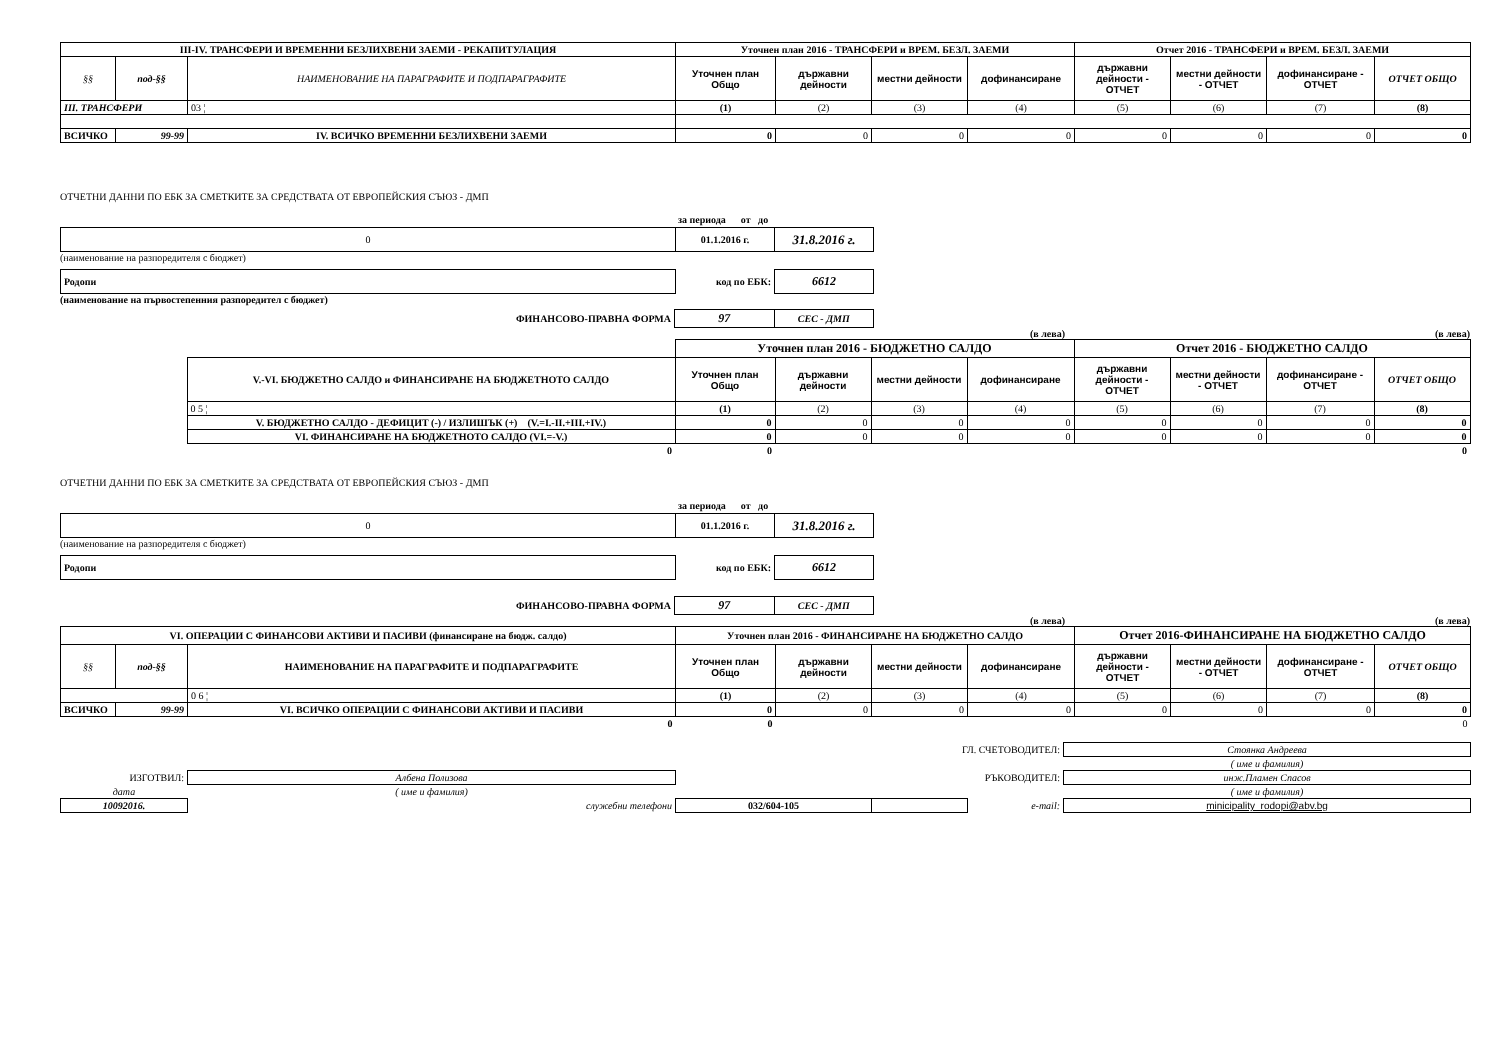| III-IV. ТРАНСФЕРИ И ВРЕМЕННИ БЕЗЛИХВЕНИ ЗАЕМИ - РЕКАПИТУЛАЦИЯ | | | Уточнен план 2016 - ТРАНСФЕРИ и ВРЕМ. БЕЗЛ. ЗАЕМИ | | | | Отчет 2016 - ТРАНСФЕРИ и ВРЕМ. БЕЗЛ. ЗАЕМИ | | | |
| --- | --- | --- | --- | --- | --- | --- | --- | --- | --- | --- |
| §§ | под-§§ | НАИМЕНОВАНИЕ НА ПАРАГРАФИТЕ И ПОДПАРАГРАФИТЕ | Уточнен план Общо | държавни дейности | местни дейности | дофинансиране | държавни дейности - ОТЧЕТ | местни дейности - ОТЧЕТ | дофинансиране - ОТЧЕТ | ОТЧЕТ ОБЩО |
| III. ТРАНСФЕРИ | | 03 ¦ | (1) | (2) | (3) | (4) | (5) | (6) | (7) | (8) |
| ВСИЧКО | 99-99 | IV. ВСИЧКО ВРЕМЕННИ БЕЗЛИХВЕНИ ЗАЕМИ | 0 | 0 | 0 | 0 | 0 | 0 | 0 | 0 |
ОТЧЕТНИ ДАННИ ПО ЕБК ЗА СМЕТКИТЕ ЗА СРЕДСТВАТА ОТ ЕВРОПЕЙСКИЯ СЪЮЗ - ДМП
за периода от до
| 0 | 01.1.2016 г. | 31.8.2016 г. |
(наименование на разпоредителя с бюджет)
| Родопи | код по ЕБК: | 6612 |
(наименование на първостепенния разпоредител с бюджет)
| ФИНАНСОВО-ПРАВНА ФОРМА | 97 | СЕС - ДМП |
(в лева) (в лева)
| | | Уточнен план 2016 - БЮДЖЕТНО САЛДО | | | | Отчет 2016 - БЮДЖЕТНО САЛДО | | | | |
| | V.-VI. БЮДЖЕТНО САЛДО и ФИНАНСИРАНЕ НА БЮДЖЕТНОТО САЛДО | Уточнен план Общо | държавни дейности | местни дейности | дофинансиране | държавни дейности - ОТЧЕТ | местни дейности - ОТЧЕТ | дофинансиране - ОТЧЕТ | ОТЧЕТ ОБЩО | |
| | 0 5 ¦ | (1) | (2) | (3) | (4) | (5) | (6) | (7) | (8) | |
| | V. БЮДЖЕТНО САЛДО - ДЕФИЦИТ (-) / ИЗЛИШЪК (+) (V.=I.-II.+III.+IV.) | 0 | 0 | 0 | 0 | 0 | 0 | 0 | 0 | |
| | VI. ФИНАНСИРАНЕ НА БЮДЖЕТНОТО САЛДО (VI.=-V.) | 0 | 0 | 0 | 0 | 0 | 0 | 0 | 0 | |
| | 0 | 0 | | | | | | | 0 | |
ОТЧЕТНИ ДАННИ ПО ЕБК ЗА СМЕТКИТЕ ЗА СРЕДСТВАТА ОТ ЕВРОПЕЙСКИЯ СЪЮЗ - ДМП
за периода от до
| 0 | 01.1.2016 г. | 31.8.2016 г. |
(наименование на разпоредителя с бюджет)
| Родопи | код по ЕБК: | 6612 |
| ФИНАНСОВО-ПРАВНА ФОРМА | 97 | СЕС - ДМП |
(в лева) (в лева)
| VI. ОПЕРАЦИИ С ФИНАНСОВИ АКТИВИ И ПАСИВИ (финансиране на бюдж. салдо) | | | Уточнен план 2016 - ФИНАНСИРАНЕ НА БЮДЖЕТНО САЛДО | | | | Отчет 2016-ФИНАНСИРАНЕ НА БЮДЖЕТНО САЛДО | | | |
| --- | --- | --- | --- | --- | --- | --- | --- | --- | --- | --- |
| §§ | под-§§ | НАИМЕНОВАНИЕ НА ПАРАГРАФИТЕ И ПОДПАРАГРАФИТЕ | Уточнен план Общо | държавни дейности | местни дейности | дофинансиране | държавни дейности - ОТЧЕТ | местни дейности - ОТЧЕТ | дофинансиране - ОТЧЕТ | ОТЧЕТ ОБЩО |
| | | 0 6 ¦ | (1) | (2) | (3) | (4) | (5) | (6) | (7) | (8) |
| ВСИЧКО | 99-99 | VI. ВСИЧКО ОПЕРАЦИИ С ФИНАНСОВИ АКТИВИ И ПАСИВИ | 0 | 0 | 0 | 0 | 0 | 0 | 0 | 0 |
| | | 0 | 0 | | | | | | | 0 |
| ГЛ. СЧЕТОВОДИТЕЛ: | | | | | Стоянка Андреева |
| | | | | | ( име и фамилия) |
| ИЗГОТВИЛ: | Албена Полизова | РЪКОВОДИТЕЛ: | | | инж.Пламен Спасов |
| дата | ( име и фамилия) | | | | ( име и фамилия) |
| 10092016. | служебни телефони | 032/604-105 | | e-mail: | minicipality_rodopi@abv.bg |